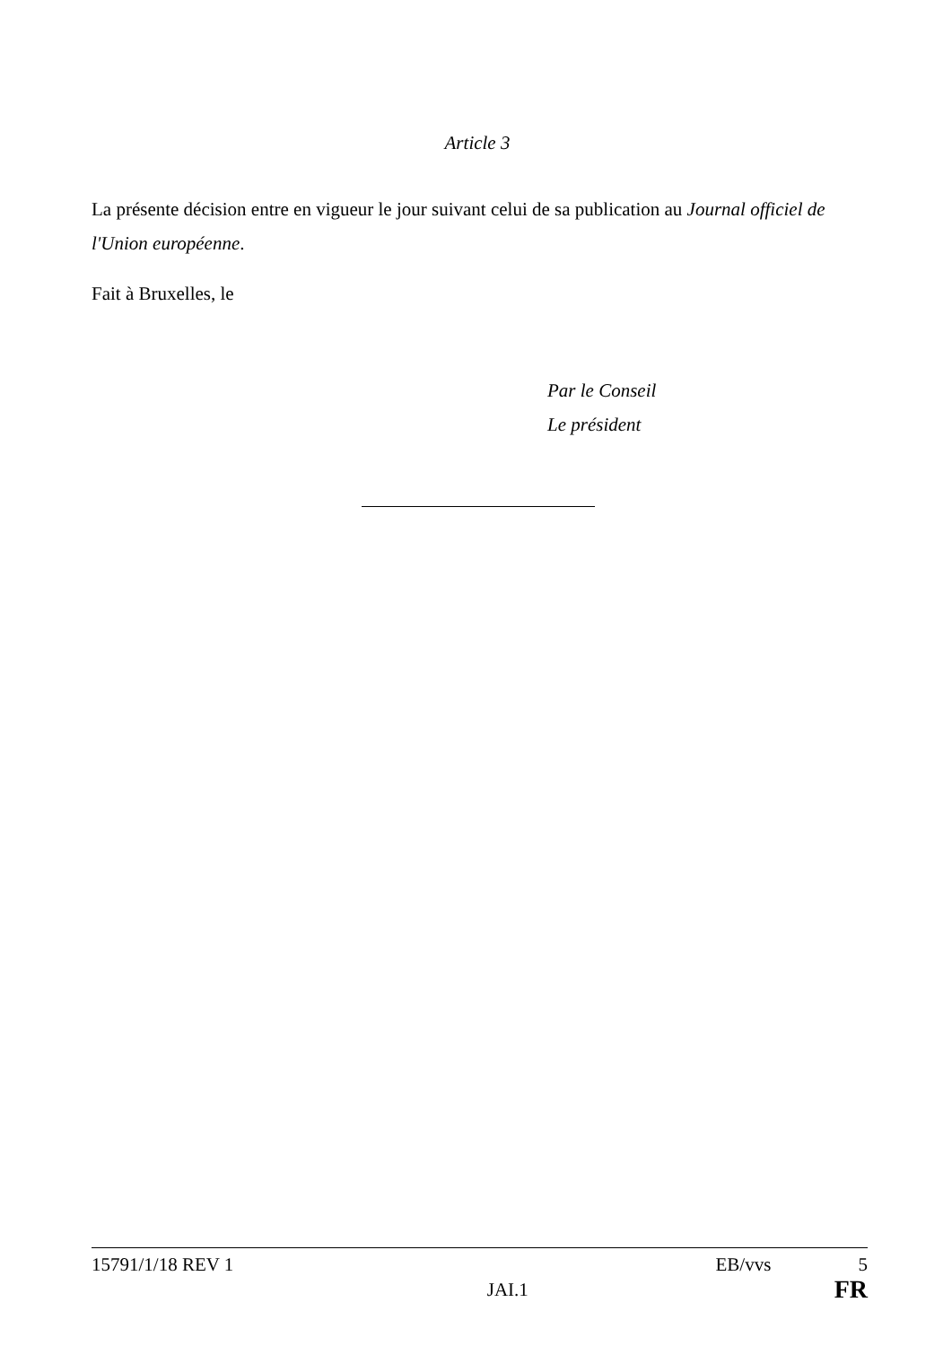Article 3
La présente décision entre en vigueur le jour suivant celui de sa publication au Journal officiel de l'Union européenne.
Fait à Bruxelles, le
Par le Conseil
Le président
15791/1/18 REV 1 EB/vvs 5
JAI.1 FR